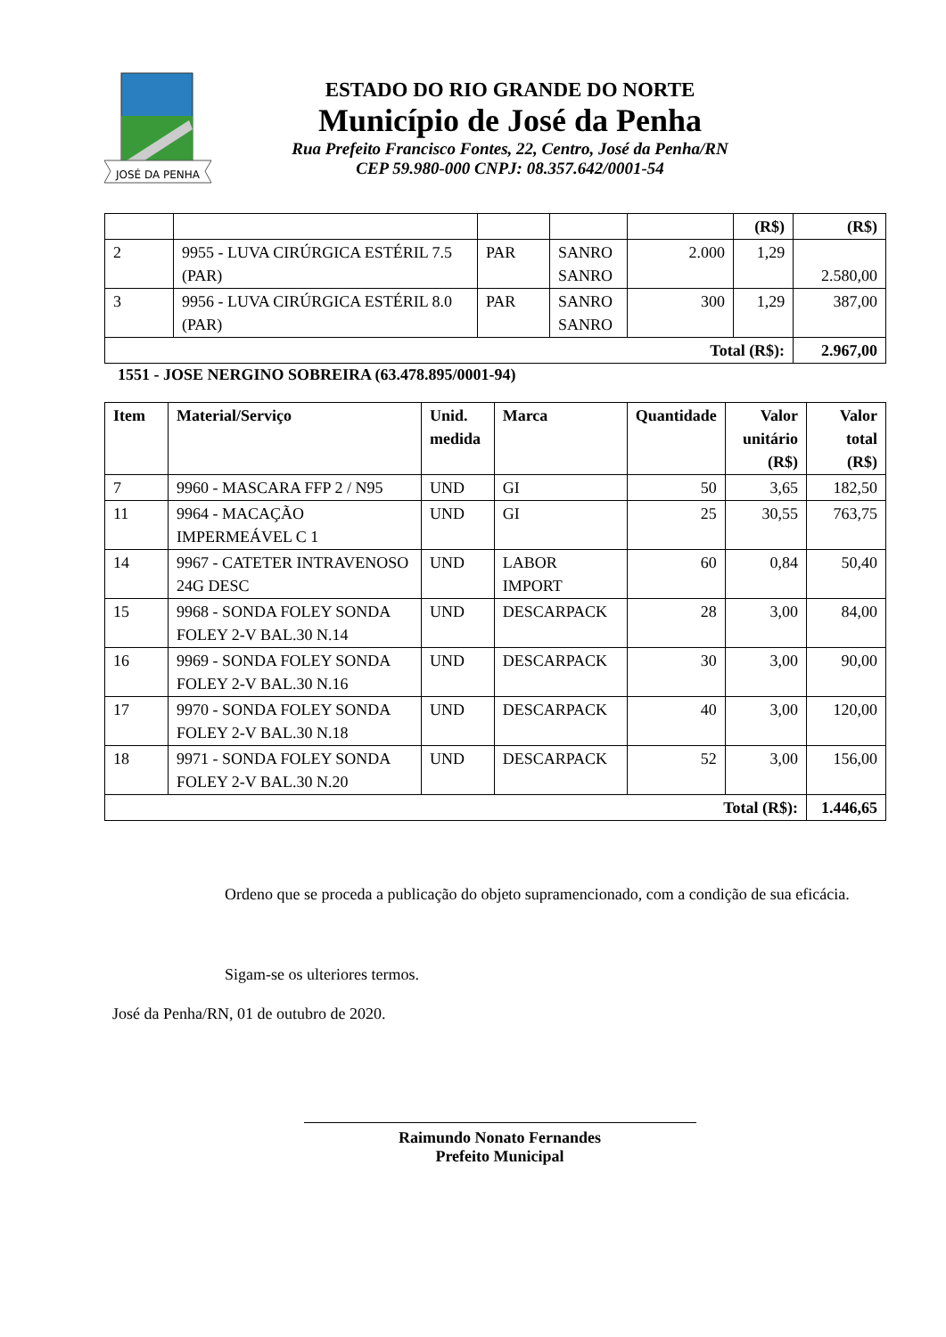JOSÉ DA PENHA
ESTADO DO RIO GRANDE DO NORTE
Município de José da Penha
Rua Prefeito Francisco Fontes, 22, Centro, José da Penha/RN
CEP 59.980-000 CNPJ: 08.357.642/0001-54
| | | | | | (R$) | (R$) |
| 2 | 9955 - LUVA CIRÚRGICA ESTÉRIL 7.5 (PAR) | PAR | SANRO SANRO | 2.000 | 1,29 | 2.580,00 |
| 3 | 9956 - LUVA CIRÚRGICA ESTÉRIL 8.0 (PAR) | PAR | SANRO SANRO | 300 | 1,29 | 387,00 |
| Total (R$): | | | | | | 2.967,00 |
1551 - JOSE NERGINO SOBREIRA (63.478.895/0001-94)
| Item | Material/Serviço | Unid. medida | Marca | Quantidade | Valor unitário (R$) | Valor total (R$) |
| --- | --- | --- | --- | --- | --- | --- |
| 7 | 9960 - MASCARA FFP 2 / N95 | UND | GI | 50 | 3,65 | 182,50 |
| 11 | 9964 - MACAÇÃO IMPERMEÁVEL C 1 | UND | GI | 25 | 30,55 | 763,75 |
| 14 | 9967 - CATETER INTRAVENOSO 24G DESC | UND | LABOR IMPORT | 60 | 0,84 | 50,40 |
| 15 | 9968 - SONDA FOLEY SONDA FOLEY 2-V BAL.30 N.14 | UND | DESCARPACK | 28 | 3,00 | 84,00 |
| 16 | 9969 - SONDA FOLEY SONDA FOLEY 2-V BAL.30 N.16 | UND | DESCARPACK | 30 | 3,00 | 90,00 |
| 17 | 9970 - SONDA FOLEY SONDA FOLEY 2-V BAL.30 N.18 | UND | DESCARPACK | 40 | 3,00 | 120,00 |
| 18 | 9971 - SONDA FOLEY SONDA FOLEY 2-V BAL.30 N.20 | UND | DESCARPACK | 52 | 3,00 | 156,00 |
| Total (R$): | | | | | | 1.446,65 |
Ordeno que se proceda a publicação do objeto supramencionado, com a condição de sua eficácia.
Sigam-se os ulteriores termos.
José da Penha/RN, 01 de outubro de 2020.
Raimundo Nonato Fernandes
Prefeito Municipal